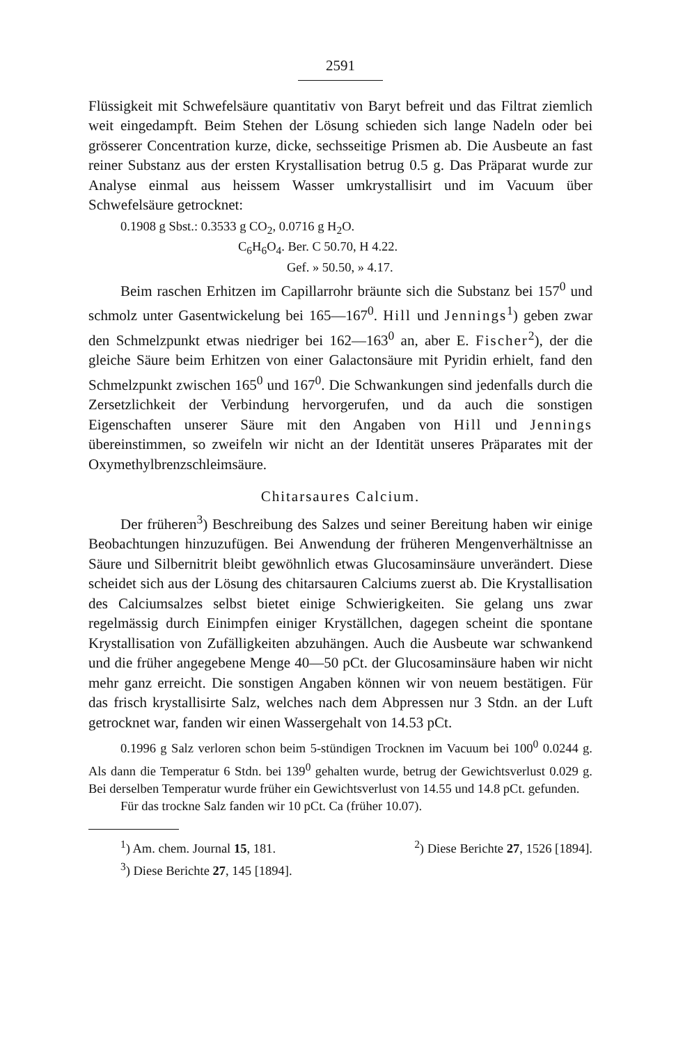2591
Flüssigkeit mit Schwefelsäure quantitativ von Baryt befreit und das Filtrat ziemlich weit eingedampft. Beim Stehen der Lösung schieden sich lange Nadeln oder bei grösserer Concentration kurze, dicke, sechsseitige Prismen ab. Die Ausbeute an fast reiner Substanz aus der ersten Krystallisation betrug 0.5 g. Das Präparat wurde zur Analyse einmal aus heissem Wasser umkrystallisirt und im Vacuum über Schwefelsäure getrocknet:
0.1908 g Sbst.: 0.3533 g CO<sub>2</sub>, 0.0716 g H<sub>2</sub>O.
C<sub>6</sub>H<sub>6</sub>O<sub>4</sub>. Ber. C 50.70, H 4.22.
Gef. » 50.50, » 4.17.
Beim raschen Erhitzen im Capillarrohr bräunte sich die Substanz bei 157<sup>0</sup> und schmolz unter Gasentwickelung bei 165—167<sup>0</sup>. Hill und Jennings<sup>1</sup>) geben zwar den Schmelzpunkt etwas niedriger bei 162—163<sup>0</sup> an, aber E. Fischer<sup>2</sup>), der die gleiche Säure beim Erhitzen von einer Galactonsäure mit Pyridin erhielt, fand den Schmelzpunkt zwischen 165<sup>0</sup> und 167<sup>0</sup>. Die Schwankungen sind jedenfalls durch die Zersetzlichkeit der Verbindung hervorgerufen, und da auch die sonstigen Eigenschaften unserer Säure mit den Angaben von Hill und Jennings übereinstimmen, so zweifeln wir nicht an der Identität unseres Präparates mit der Oxymethylbrenzschleimsäure.
Chitarsaures Calcium.
Der früheren<sup>3</sup>) Beschreibung des Salzes und seiner Bereitung haben wir einige Beobachtungen hinzuzufügen. Bei Anwendung der früheren Mengenverhältnisse an Säure und Silbernitrit bleibt gewöhnlich etwas Glucosaminsäure unverändert. Diese scheidet sich aus der Lösung des chitarsauren Calciums zuerst ab. Die Krystallisation des Calciumsalzes selbst bietet einige Schwierigkeiten. Sie gelang uns zwar regelmässig durch Einimpfen einiger Kryställchen, dagegen scheint die spontane Krystallisation von Zufälligkeiten abzuhängen. Auch die Ausbeute war schwankend und die früher angegebene Menge 40—50 pCt. der Glucosaminsäure haben wir nicht mehr ganz erreicht. Die sonstigen Angaben können wir von neuem bestätigen. Für das frisch krystallisirte Salz, welches nach dem Abpressen nur 3 Stdn. an der Luft getrocknet war, fanden wir einen Wassergehalt von 14.53 pCt.
0.1996 g Salz verloren schon beim 5-stündigen Trocknen im Vacuum bei 100<sup>0</sup> 0.0244 g. Als dann die Temperatur 6 Stdn. bei 139<sup>0</sup> gehalten wurde, betrug der Gewichtsverlust 0.029 g. Bei derselben Temperatur wurde früher ein Gewichtsverlust von 14.55 und 14.8 pCt. gefunden.
Für das trockne Salz fanden wir 10 pCt. Ca (früher 10.07).
<sup>1</sup>) Am. chem. Journal 15, 181. <sup>2</sup>) Diese Berichte 27, 1526 [1894].
<sup>3</sup>) Diese Berichte 27, 145 [1894].